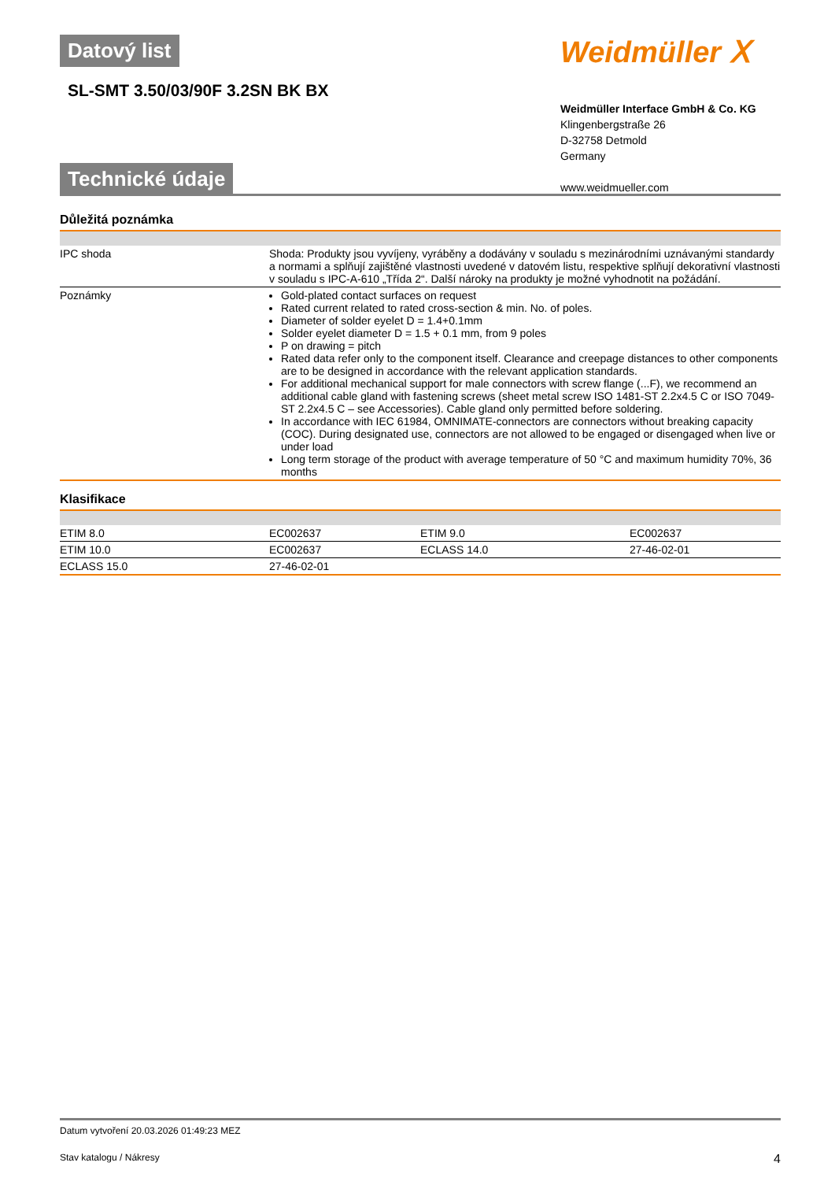Datový list
SL-SMT 3.50/03/90F 3.2SN BK BX
Technické údaje
Weidmüller ⵝ
Weidmüller Interface GmbH & Co. KG
Klingenbergstraße 26
D-32758 Detmold
Germany
www.weidmueller.com
Důležitá poznámka
| IPC shoda | Shoda: Produkty jsou vyvíjeny, vyráběny a dodávány v souladu s mezinárodními uznávanými standardy a normami a splňují zajištěné vlastnosti uvedené v datovém listu, respektive splňují dekorativní vlastnosti v souladu s IPC-A-610 „Třída 2“. Další nároky na produkty je možné vyhodnotit na požádání. |
| Poznámky | Gold-plated contact surfaces on request Rated current related to rated cross-section & min. No. of poles. Diameter of solder eyelet D = 1.4+0.1mm Solder eyelet diameter D = 1.5 + 0.1 mm, from 9 poles P on drawing = pitch Rated data refer only to the component itself. Clearance and creepage distances to other components are to be designed in accordance with the relevant application standards. For additional mechanical support for male connectors with screw flange (...F), we recommend an additional cable gland with fastening screws (sheet metal screw ISO 1481-ST 2.2x4.5 C or ISO 7049-ST 2.2x4.5 C – see Accessories). Cable gland only permitted before soldering. In accordance with IEC 61984, OMNIMATE-connectors are connectors without breaking capacity (COC). During designated use, connectors are not allowed to be engaged or disengaged when live or under load Long term storage of the product with average temperature of 50 °C and maximum humidity 70%, 36 months |
Klasifikace
| ETIM 8.0 | EC002637 | ETIM 9.0 | EC002637 |
| ETIM 10.0 | EC002637 | ECLASS 14.0 | 27-46-02-01 |
| ECLASS 15.0 | 27-46-02-01 | | |
Datum vytvoření 20.03.2026 01:49:23 MEZ
Stav katalogu / Nákresy 4